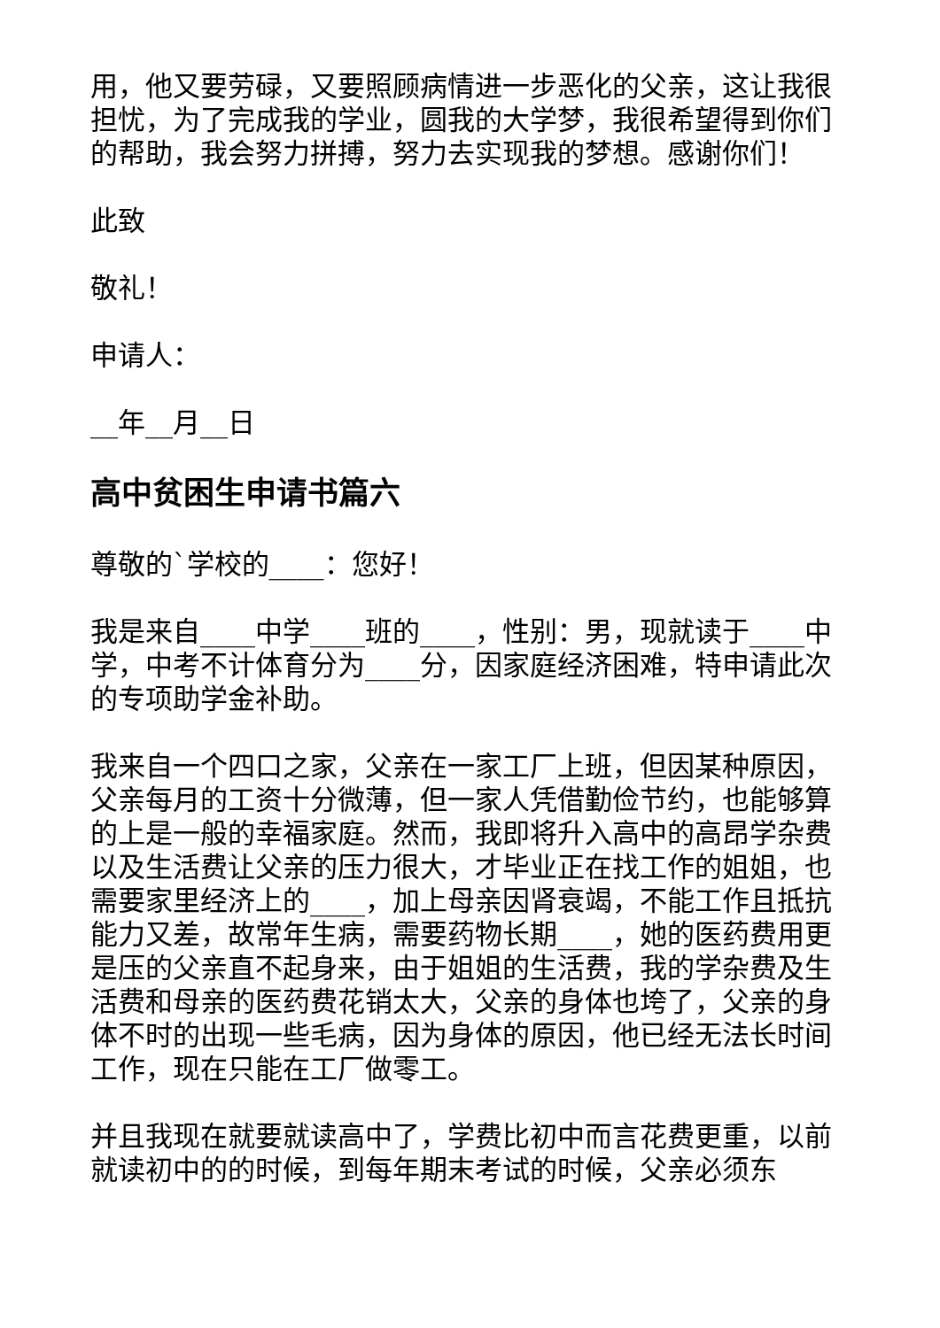用，他又要劳碌，又要照顾病情进一步恶化的父亲，这让我很担忧，为了完成我的学业，圆我的大学梦，我很希望得到你们的帮助，我会努力拼搏，努力去实现我的梦想。感谢你们！
此致
敬礼！
申请人：
__年__月__日
高中贫困生申请书篇六
尊敬的`学校的____：您好！
我是来自____中学____班的____，性别：男，现就读于____中学，中考不计体育分为____分，因家庭经济困难，特申请此次的专项助学金补助。
我来自一个四口之家，父亲在一家工厂上班，但因某种原因，父亲每月的工资十分微薄，但一家人凭借勤俭节约，也能够算的上是一般的幸福家庭。然而，我即将升入高中的高昂学杂费以及生活费让父亲的压力很大，才毕业正在找工作的姐姐，也需要家里经济上的____，加上母亲因肾衰竭，不能工作且抵抗能力又差，故常年生病，需要药物长期____，她的医药费用更是压的父亲直不起身来，由于姐姐的生活费，我的学杂费及生活费和母亲的医药费花销太大，父亲的身体也垮了，父亲的身体不时的出现一些毛病，因为身体的原因，他已经无法长时间工作，现在只能在工厂做零工。
并且我现在就要就读高中了，学费比初中而言花费更重，以前就读初中的的时候，到每年期末考试的时候，父亲必须东